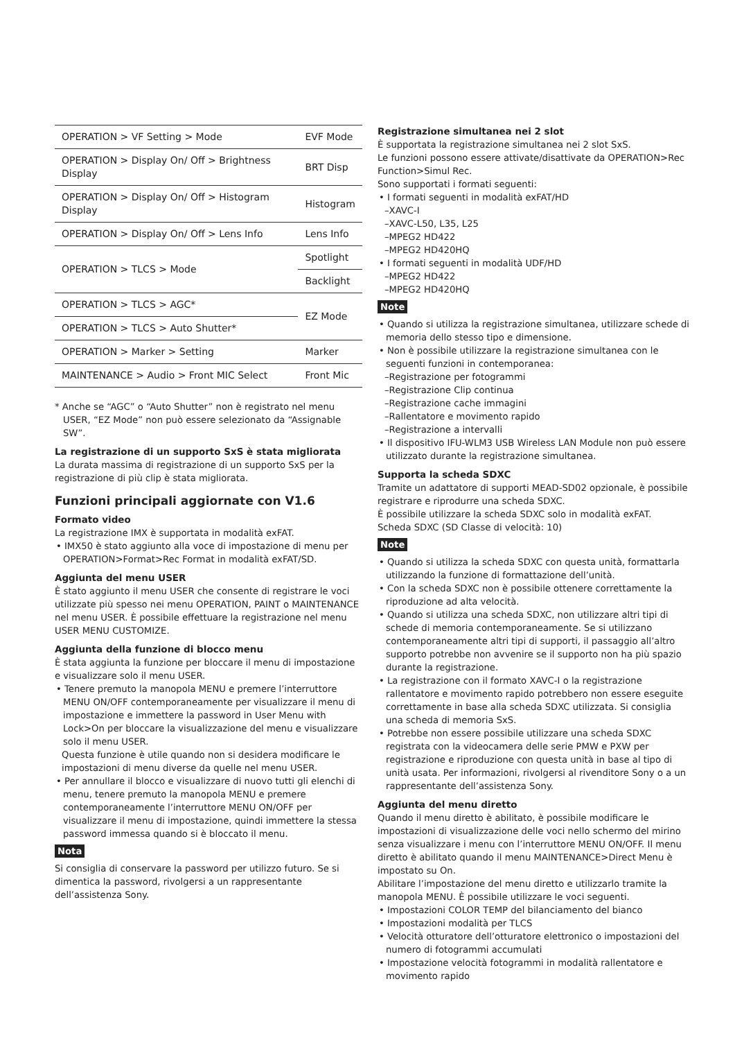| OPERATION > VF Setting > Mode | EVF Mode |
| OPERATION > Display On/ Off > Brightness Display | BRT Disp |
| OPERATION > Display On/ Off > Histogram Display | Histogram |
| OPERATION > Display On/ Off > Lens Info | Lens Info |
| OPERATION > TLCS > Mode | Spotlight |
| | Backlight |
| OPERATION > TLCS > AGC* | EZ Mode |
| OPERATION > TLCS > Auto Shutter* | |
| OPERATION > Marker > Setting | Marker |
| MAINTENANCE > Audio > Front MIC Select | Front Mic |
* Anche se “AGC” o “Auto Shutter” non è registrato nel menu USER, “EZ Mode” non può essere selezionato da “Assignable SW”.
La registrazione di un supporto SxS è stata migliorata
La durata massima di registrazione di un supporto SxS per la registrazione di più clip è stata migliorata.
Funzioni principali aggiornate con V1.6
Formato video
La registrazione IMX è supportata in modalità exFAT.
• IMX50 è stato aggiunto alla voce di impostazione di menu per OPERATION>Format>Rec Format in modalità exFAT/SD.
Aggiunta del menu USER
È stato aggiunto il menu USER che consente di registrare le voci utilizzate più spesso nei menu OPERATION, PAINT o MAINTENANCE nel menu USER. È possibile effettuare la registrazione nel menu USER MENU CUSTOMIZE.
Aggiunta della funzione di blocco menu
È stata aggiunta la funzione per bloccare il menu di impostazione e visualizzare solo il menu USER.
• Tenere premuto la manopola MENU e premere l’interruttore MENU ON/OFF contemporaneamente per visualizzare il menu di impostazione e immettere la password in User Menu with Lock>On per bloccare la visualizzazione del menu e visualizzare solo il menu USER.
Questa funzione è utile quando non si desidera modificare le impostazioni di menu diverse da quelle nel menu USER.
• Per annullare il blocco e visualizzare di nuovo tutti gli elenchi di menu, tenere premuto la manopola MENU e premere contemporaneamente l’interruttore MENU ON/OFF per visualizzare il menu di impostazione, quindi immettere la stessa password immessa quando si è bloccato il menu.
Nota
Si consiglia di conservare la password per utilizzo futuro. Se si dimentica la password, rivolgersi a un rappresentante dell’assistenza Sony.
Registrazione simultanea nei 2 slot
È supportata la registrazione simultanea nei 2 slot SxS.
Le funzioni possono essere attivate/disattivate da OPERATION>Rec Function>Simul Rec.
Sono supportati i formati seguenti:
• I formati seguenti in modalità exFAT/HD
–XAVC-I
–XAVC-L50, L35, L25
–MPEG2 HD422
–MPEG2 HD420HQ
• I formati seguenti in modalità UDF/HD
–MPEG2 HD422
–MPEG2 HD420HQ
Note
• Quando si utilizza la registrazione simultanea, utilizzare schede di memoria dello stesso tipo e dimensione.
• Non è possibile utilizzare la registrazione simultanea con le seguenti funzioni in contemporanea:
–Registrazione per fotogrammi
–Registrazione Clip continua
–Registrazione cache immagini
–Rallentatore e movimento rapido
–Registrazione a intervalli
• Il dispositivo IFU-WLM3 USB Wireless LAN Module non può essere utilizzato durante la registrazione simultanea.
Supporta la scheda SDXC
Tramite un adattatore di supporti MEAD-SD02 opzionale, è possibile registrare e riprodurre una scheda SDXC.
È possibile utilizzare la scheda SDXC solo in modalità exFAT.
Scheda SDXC (SD Classe di velocità: 10)
Note
• Quando si utilizza la scheda SDXC con questa unità, formattarla utilizzando la funzione di formattazione dell’unità.
• Con la scheda SDXC non è possibile ottenere correttamente la riproduzione ad alta velocità.
• Quando si utilizza una scheda SDXC, non utilizzare altri tipi di schede di memoria contemporaneamente. Se si utilizzano contemporaneamente altri tipi di supporti, il passaggio all’altro supporto potrebbe non avvenire se il supporto non ha più spazio durante la registrazione.
• La registrazione con il formato XAVC-I o la registrazione rallentatore e movimento rapido potrebbero non essere eseguite correttamente in base alla scheda SDXC utilizzata. Si consiglia una scheda di memoria SxS.
• Potrebbe non essere possibile utilizzare una scheda SDXC registrata con la videocamera delle serie PMW e PXW per registrazione e riproduzione con questa unità in base al tipo di unità usata. Per informazioni, rivolgersi al rivenditore Sony o a un rappresentante dell’assistenza Sony.
Aggiunta del menu diretto
Quando il menu diretto è abilitato, è possibile modificare le impostazioni di visualizzazione delle voci nello schermo del mirino senza visualizzare i menu con l’interruttore MENU ON/OFF. Il menu diretto è abilitato quando il menu MAINTENANCE>Direct Menu è impostato su On.
Abilitare l’impostazione del menu diretto e utilizzarlo tramite la manopola MENU. È possibile utilizzare le voci seguenti.
• Impostazioni COLOR TEMP del bilanciamento del bianco
• Impostazioni modalità per TLCS
• Velocità otturatore dell’otturatore elettronico o impostazioni del numero di fotogrammi accumulati
• Impostazione velocità fotogrammi in modalità rallentatore e movimento rapido